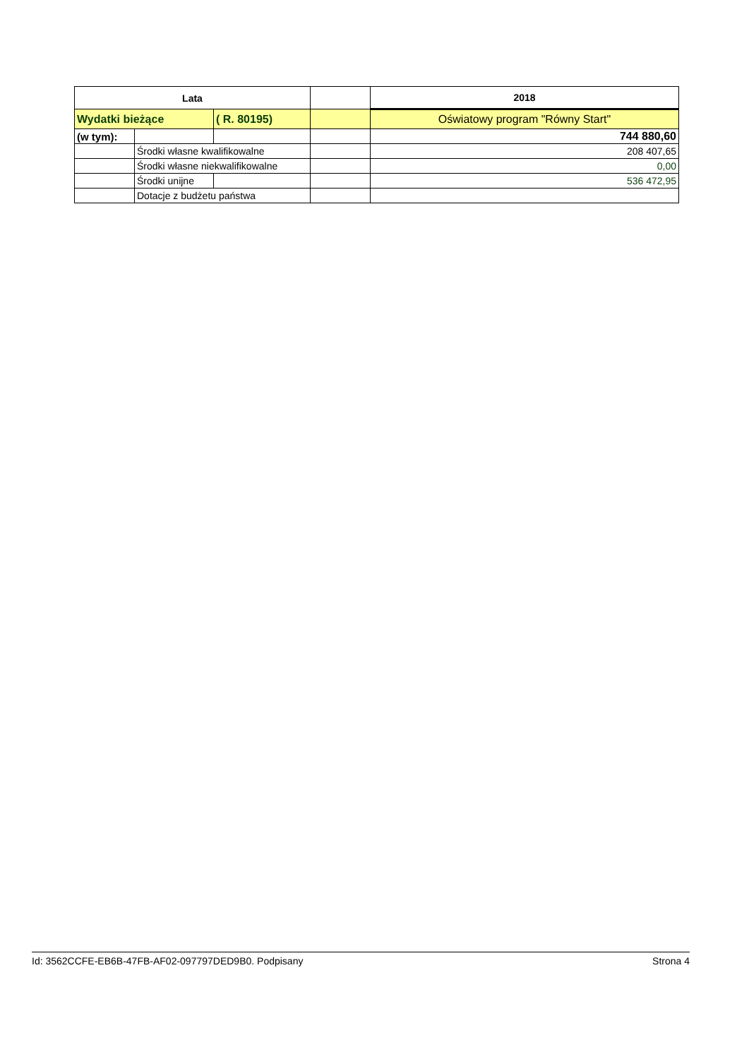| Lata | | | | 2018 |
| Wydatki bieżące | | ( R. 80195) | | Oświatowy program "Równy Start" |
| (w tym): | | | | 744 880,60 |
| | Środki własne kwalifikowalne | | | 208 407,65 |
| | Środki własne niekwalifikowalne | | | 0,00 |
| | Środki unijne | | | 536 472,95 |
| | Dotacje z budżetu państwa | | | |
Id: 3562CCFE-EB6B-47FB-AF02-097797DED9B0. Podpisany Strona 4